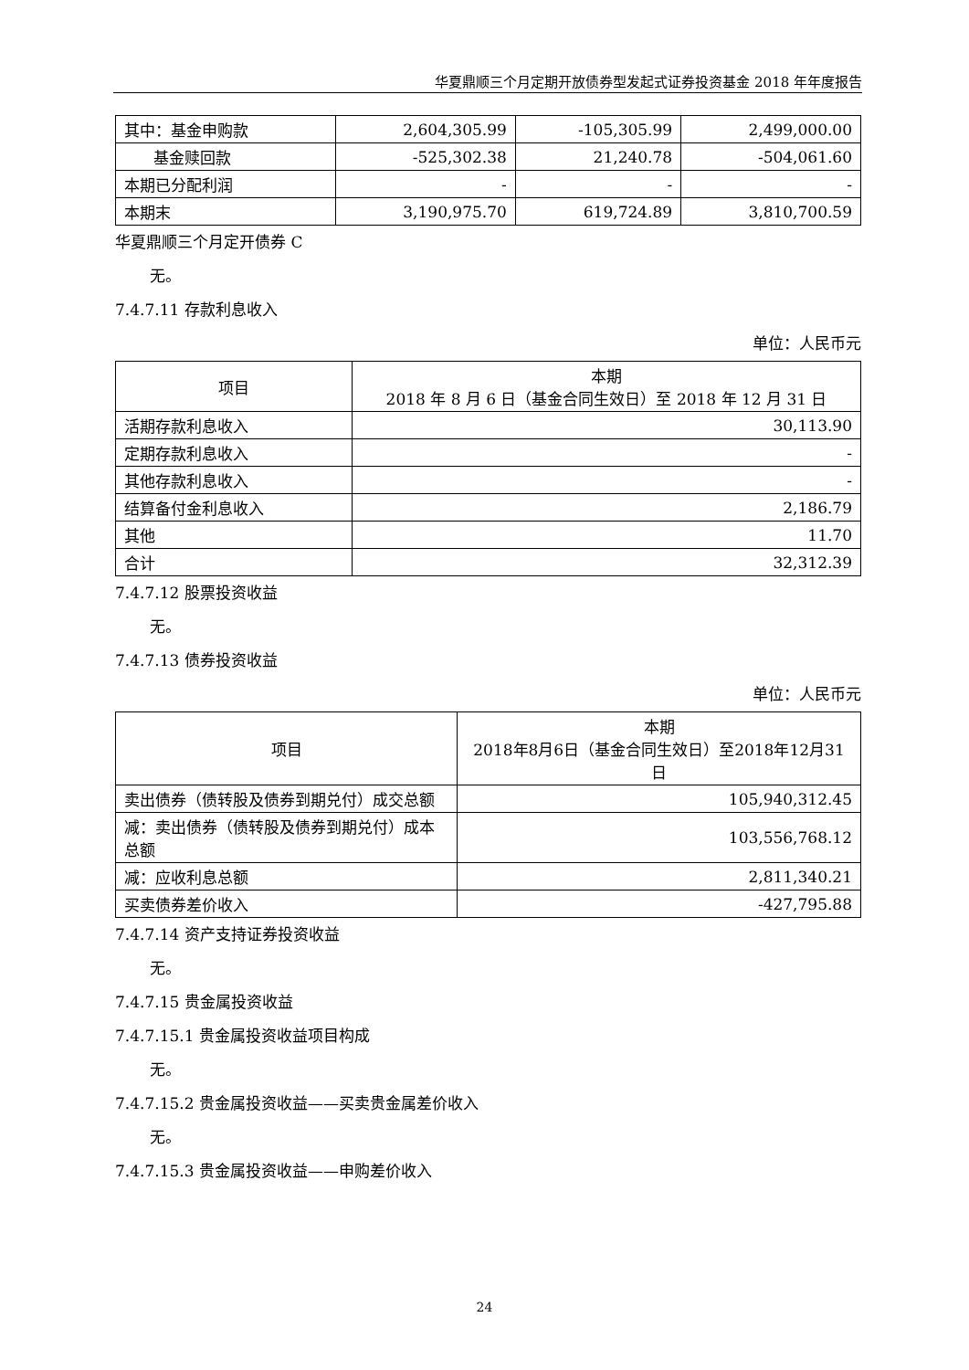华夏鼎顺三个月定期开放债券型发起式证券投资基金 2018 年年度报告
| 其中：基金申购款 | 2,604,305.99 | -105,305.99 | 2,499,000.00 |
| 基金赎回款 | -525,302.38 | 21,240.78 | -504,061.60 |
| 本期已分配利润 | - | - | - |
| 本期末 | 3,190,975.70 | 619,724.89 | 3,810,700.59 |
华夏鼎顺三个月定开债券 C
无。
7.4.7.11 存款利息收入
单位：人民币元
| 项目 | 本期 2018 年 8 月 6 日（基金合同生效日）至 2018 年 12 月 31 日 |
| --- | --- |
| 活期存款利息收入 | 30,113.90 |
| 定期存款利息收入 | - |
| 其他存款利息收入 | - |
| 结算备付金利息收入 | 2,186.79 |
| 其他 | 11.70 |
| 合计 | 32,312.39 |
7.4.7.12 股票投资收益
无。
7.4.7.13 债券投资收益
单位：人民币元
| 项目 | 本期 2018年8月6日（基金合同生效日）至2018年12月31日 |
| --- | --- |
| 卖出债券（债转股及债券到期兑付）成交总额 | 105,940,312.45 |
| 减：卖出债券（债转股及债券到期兑付）成本总额 | 103,556,768.12 |
| 减：应收利息总额 | 2,811,340.21 |
| 买卖债券差价收入 | -427,795.88 |
7.4.7.14 资产支持证券投资收益
无。
7.4.7.15 贵金属投资收益
7.4.7.15.1 贵金属投资收益项目构成
无。
7.4.7.15.2 贵金属投资收益——买卖贵金属差价收入
无。
7.4.7.15.3 贵金属投资收益——申购差价收入
24